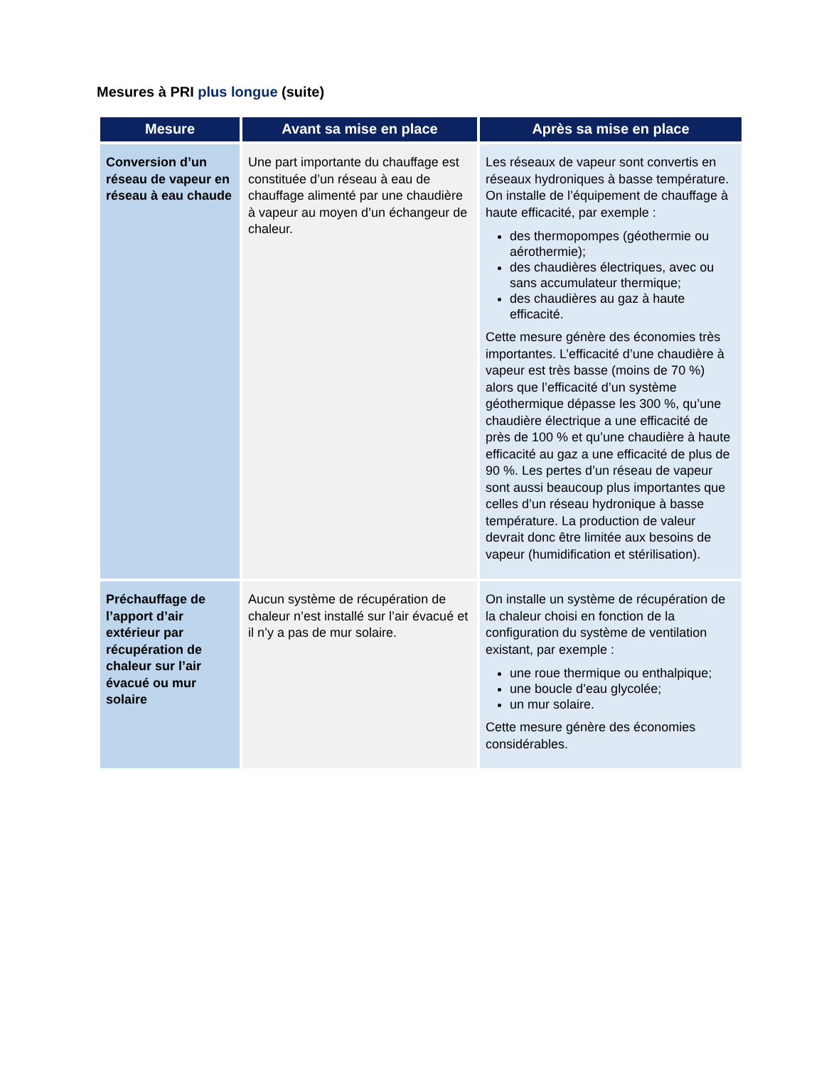Mesures à PRI plus longue (suite)
| Mesure | Avant sa mise en place | Après sa mise en place |
| --- | --- | --- |
| Conversion d’un réseau de vapeur en réseau à eau chaude | Une part importante du chauffage est constituée d’un réseau à eau de chauffage alimenté par une chaudière à vapeur au moyen d’un échangeur de chaleur. | Les réseaux de vapeur sont convertis en réseaux hydroniques à basse température. On installe de l’équipement de chauffage à haute efficacité, par exemple : des thermopompes (géothermie ou aérothermie); des chaudières électriques, avec ou sans accumulateur thermique; des chaudières au gaz à haute efficacité. Cette mesure génère des économies très importantes. L’efficacité d’une chaudière à vapeur est très basse (moins de 70 %) alors que l’efficacité d’un système géothermique dépasse les 300 %, qu’une chaudière électrique a une efficacité de près de 100 % et qu’une chaudière à haute efficacité au gaz a une efficacité de plus de 90 %. Les pertes d’un réseau de vapeur sont aussi beaucoup plus importantes que celles d’un réseau hydronique à basse température. La production de valeur devrait donc être limitée aux besoins de vapeur (humidification et stérilisation). |
| Préchauffage de l’apport d’air extérieur par récupération de chaleur sur l’air évacué ou mur solaire | Aucun système de récupération de chaleur n’est installé sur l’air évacué et il n’y a pas de mur solaire. | On installe un système de récupération de la chaleur choisi en fonction de la configuration du système de ventilation existant, par exemple : une roue thermique ou enthalpique; une boucle d’eau glycolée; un mur solaire. Cette mesure génère des économies considérables. |